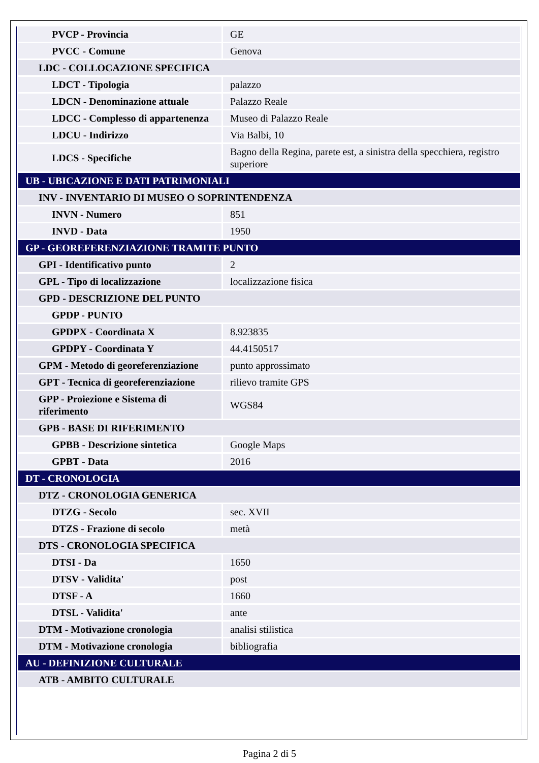| PVCP - Provincia | GE |
| PVCC - Comune | Genova |
| LDC - COLLOCAZIONE SPECIFICA | |
| LDCT - Tipologia | palazzo |
| LDCN - Denominazione attuale | Palazzo Reale |
| LDCC - Complesso di appartenenza | Museo di Palazzo Reale |
| LDCU - Indirizzo | Via Balbi, 10 |
| LDCS - Specifiche | Bagno della Regina, parete est, a sinistra della specchiera, registro superiore |
| UB - UBICAZIONE E DATI PATRIMONIALI | |
| INV - INVENTARIO DI MUSEO O SOPRINTENDENZA | |
| INVN - Numero | 851 |
| INVD - Data | 1950 |
| GP - GEOREFERENZIAZIONE TRAMITE PUNTO | |
| GPI - Identificativo punto | 2 |
| GPL - Tipo di localizzazione | localizzazione fisica |
| GPD - DESCRIZIONE DEL PUNTO | |
| GPDP - PUNTO | |
| GPDPX - Coordinata X | 8.923835 |
| GPDPY - Coordinata Y | 44.4150517 |
| GPM - Metodo di georeferenziazione | punto approssimato |
| GPT - Tecnica di georeferenziazione | rilievo tramite GPS |
| GPP - Proiezione e Sistema di riferimento | WGS84 |
| GPB - BASE DI RIFERIMENTO | |
| GPBB - Descrizione sintetica | Google Maps |
| GPBT - Data | 2016 |
| DT - CRONOLOGIA | |
| DTZ - CRONOLOGIA GENERICA | |
| DTZG - Secolo | sec. XVII |
| DTZS - Frazione di secolo | metà |
| DTS - CRONOLOGIA SPECIFICA | |
| DTSI - Da | 1650 |
| DTSV - Validita' | post |
| DTSF - A | 1660 |
| DTSL - Validita' | ante |
| DTM - Motivazione cronologia | analisi stilistica |
| DTM - Motivazione cronologia | bibliografia |
| AU - DEFINIZIONE CULTURALE | |
| ATB - AMBITO CULTURALE | |
Pagina 2 di 5